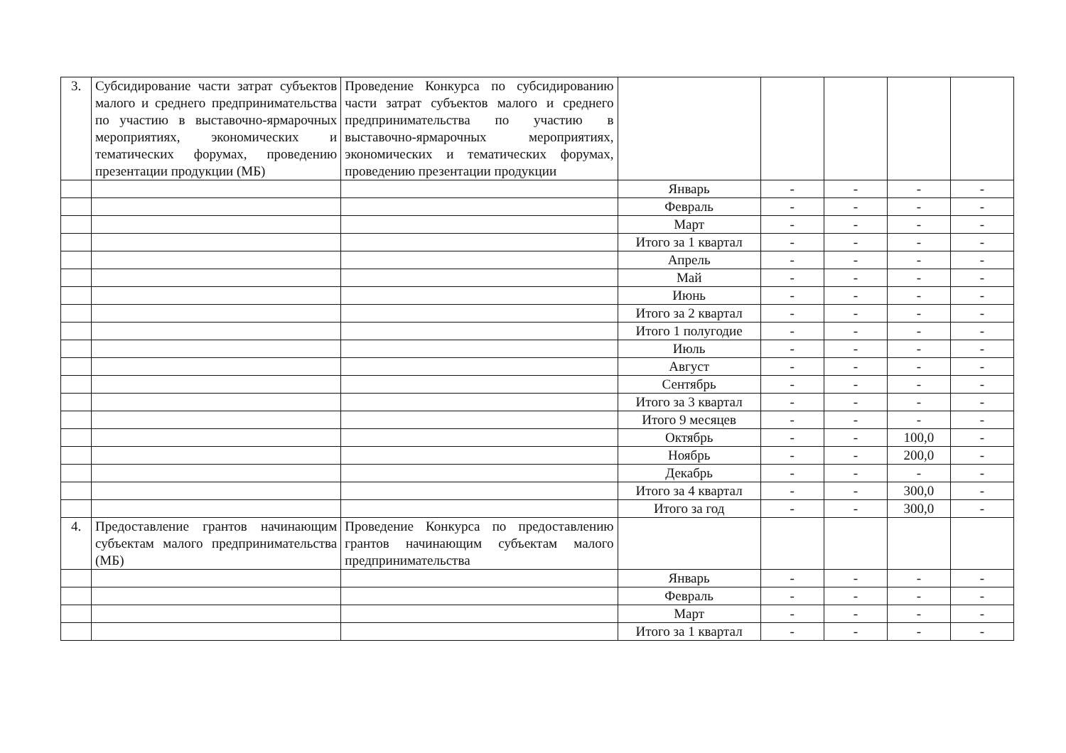| 3. | Субсидирование части затрат субъектов малого и среднего предпринимательства по участию в выставочно-ярмарочных мероприятиях, экономических и тематических форумах, проведению презентации продукции (МБ) | Проведение Конкурса по субсидированию части затрат субъектов малого и среднего предпринимательства по участию в выставочно-ярмарочных мероприятиях, экономических и тематических форумах, проведению презентации продукции | | | | | |
| | | | Январь | - | - | - | - |
| | | | Февраль | - | - | - | - |
| | | | Март | - | - | - | - |
| | | | Итого за 1 квартал | - | - | - | - |
| | | | Апрель | - | - | - | - |
| | | | Май | - | - | - | - |
| | | | Июнь | - | - | - | - |
| | | | Итого за 2 квартал | - | - | - | - |
| | | | Итого 1 полугодие | - | - | - | - |
| | | | Июль | - | - | - | - |
| | | | Август | - | - | - | - |
| | | | Сентябрь | - | - | - | - |
| | | | Итого за 3 квартал | - | - | - | - |
| | | | Итого 9 месяцев | - | - | - | - |
| | | | Октябрь | - | - | 100,0 | - |
| | | | Ноябрь | - | - | 200,0 | - |
| | | | Декабрь | - | - | - | - |
| | | | Итого за 4 квартал | - | - | 300,0 | - |
| | | | Итого за год | - | - | 300,0 | - |
| 4. | Предоставление грантов начинающим субъектам малого предпринимательства (МБ) | Проведение Конкурса по предоставлению грантов начинающим субъектам малого предпринимательства | | | | | |
| | | | Январь | - | - | - | - |
| | | | Февраль | - | - | - | - |
| | | | Март | - | - | - | - |
| | | | Итого за 1 квартал | - | - | - | - |